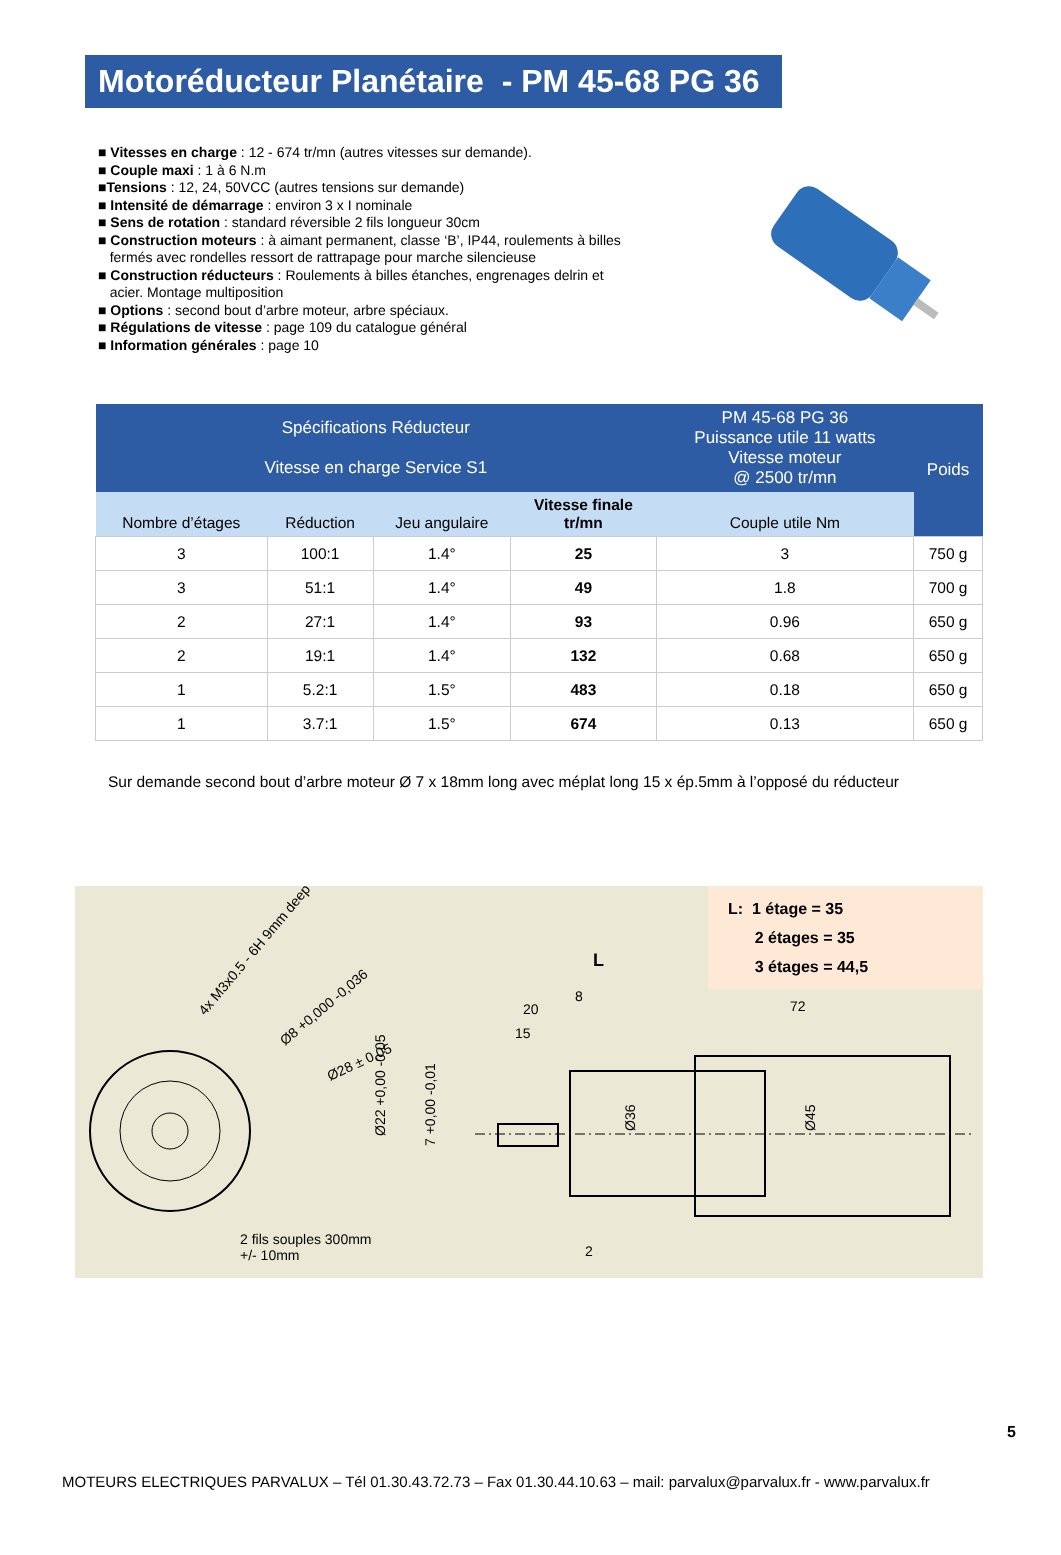Motoréducteur Planétaire - PM 45-68 PG 36
■ Vitesses en charge : 12 - 674 tr/mn (autres vitesses sur demande).
■ Couple maxi : 1 à 6 N.m
■Tensions : 12, 24, 50VCC (autres tensions sur demande)
■ Intensité de démarrage : environ 3 x I nominale
■ Sens de rotation : standard réversible 2 fils longueur 30cm
■ Construction moteurs : à aimant permanent, classe ‘B’, IP44, roulements à billes
fermés avec rondelles ressort de rattrapage pour marche silencieuse
■ Construction réducteurs : Roulements à billes étanches, engrenages delrin et
acier. Montage multiposition
■ Options : second bout d’arbre moteur, arbre spéciaux.
■ Régulations de vitesse : page 109 du catalogue général
■ Information générales : page 10
| Spécifications Réducteur Vitesse en charge Service S1 | | | | PM 45-68 PG 36 Puissance utile 11 watts Vitesse moteur @ 2500 tr/mn | Poids |
| --- | --- | --- | --- | --- | --- |
| Nombre d’étages | Réduction | Jeu angulaire | Vitesse finale tr/mn | Couple utile Nm | |
| 3 | 100:1 | 1.4° | 25 | 3 | 750 g |
| 3 | 51:1 | 1.4° | 49 | 1.8 | 700 g |
| 2 | 27:1 | 1.4° | 93 | 0.96 | 650 g |
| 2 | 19:1 | 1.4° | 132 | 0.68 | 650 g |
| 1 | 5.2:1 | 1.5° | 483 | 0.18 | 650 g |
| 1 | 3.7:1 | 1.5° | 674 | 0.13 | 650 g |
Sur demande second bout d’arbre moteur Ø 7 x 18mm long avec méplat long 15 x ép.5mm à l’opposé du réducteur
L: 1 étage = 35
2 étages = 35
3 étages = 44,5
L
20
15
8
72
2
Ø36
Ø45
Ø22 +0,00 -0,05
7 +0,00 -0,01
4x M3x0.5 - 6H 9mm deep
Ø8 +0,000 -0,036
Ø28 ± 0,05
2 fils souples 300mm
+/- 10mm
5
MOTEURS ELECTRIQUES PARVALUX – Tél 01.30.43.72.73 – Fax 01.30.44.10.63 – mail: parvalux@parvalux.fr - www.parvalux.fr